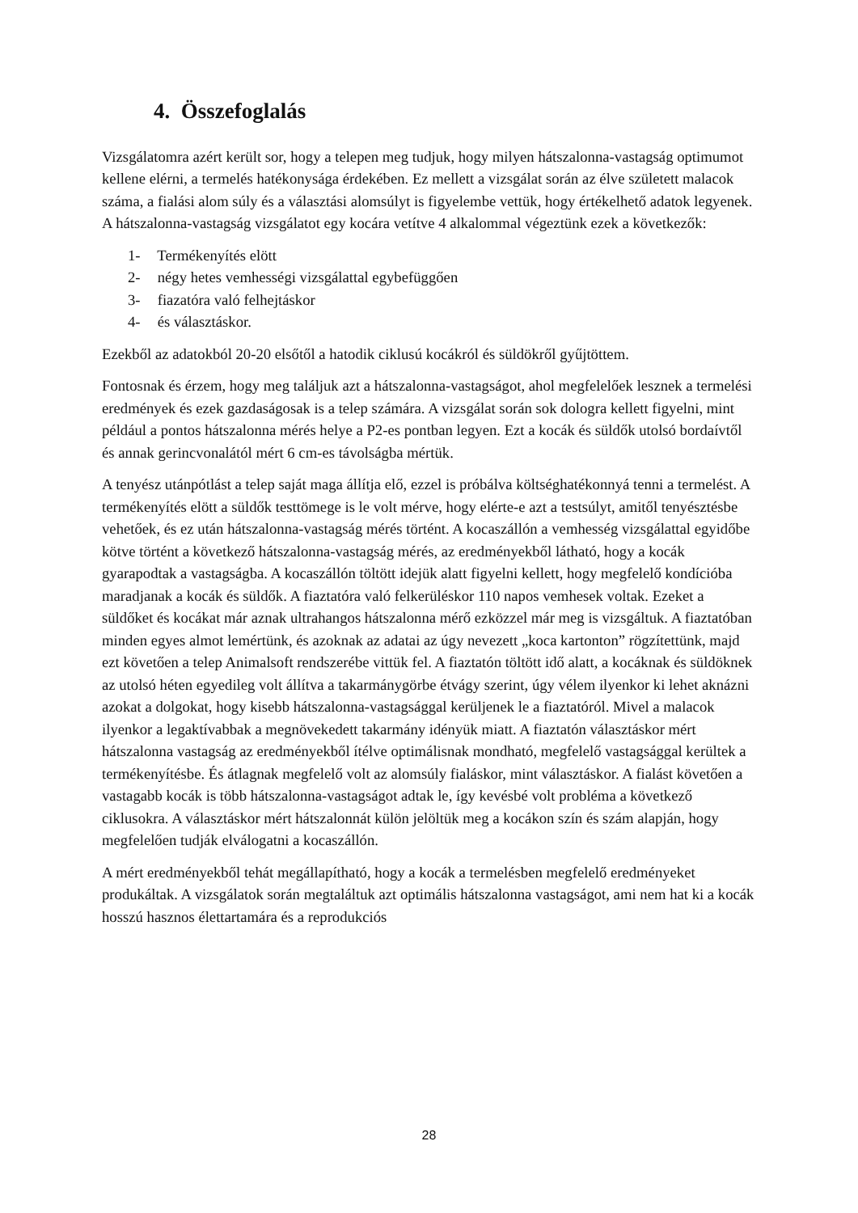4. Összefoglalás
Vizsgálatomra azért került sor, hogy a telepen meg tudjuk, hogy milyen hátszalonna-vastagság optimumot kellene elérni, a termelés hatékonysága érdekében. Ez mellett a vizsgálat során az élve született malacok száma, a fialási alom súly és a választási alomsúlyt is figyelembe vettük, hogy értékelhető adatok legyenek. A hátszalonna-vastagság vizsgálatot egy kocára vetítve 4 alkalommal végeztünk ezek a következők:
1- Termékenyítés elött
2- négy hetes vemhességi vizsgálattal egybefüggően
3- fiazatóra való felhejtáskor
4- és választáskor.
Ezekből az adatokból 20-20 elsőtől a hatodik ciklusú kocákról és süldökről gyűjtöttem.
Fontosnak és érzem, hogy meg találjuk azt a hátszalonna-vastagságot, ahol megfelelőek lesznek a termelési eredmények és ezek gazdaságosak is a telep számára. A vizsgálat során sok dologra kellett figyelni, mint például a pontos hátszalonna mérés helye a P2-es pontban legyen. Ezt a kocák és süldők utolsó bordaívtől és annak gerincvonalától mért 6 cm-es távolságba mértük.
A tenyész utánpótlást a telep saját maga állítja elő, ezzel is próbálva költséghatékonnyá tenni a termelést. A termékenyítés elött a süldők testtömege is le volt mérve, hogy elérte-e azt a testsúlyt, amitől tenyésztésbe vehetőek, és ez után hátszalonna-vastagság mérés történt. A kocaszállón a vemhesség vizsgálattal egyidőbe kötve történt a következő hátszalonna-vastagság mérés, az eredményekből látható, hogy a kocák gyarapodtak a vastagságba. A kocaszállón töltött idejük alatt figyelni kellett, hogy megfelelő kondícióba maradjanak a kocák és süldők. A fiaztatóra való felkerüléskor 110 napos vemhesek voltak. Ezeket a süldőket és kocákat már aznak ultrahangos hátszalonna mérő ezközzel már meg is vizsgáltuk. A fiaztatóban minden egyes almot lemértünk, és azoknak az adatai az úgy nevezett „koca kartonton” rögzítettünk, majd ezt követően a telep Animalsoft rendszerébe vittük fel. A fiaztatón töltött idő alatt, a kocáknak és süldöknek az utolsó héten egyedileg volt állítva a takarmánygörbe étvágy szerint, úgy vélem ilyenkor ki lehet aknázni azokat a dolgokat, hogy kisebb hátszalonna-vastagsággal kerüljenek le a fiaztatóról. Mivel a malacok ilyenkor a legaktívabbak a megnövekedett takarmány idényük miatt. A fiaztatón választáskor mért hátszalonna vastagság az eredményekből ítélve optimálisnak mondható, megfelelő vastagsággal kerültek a termékenyítésbe. És átlagnak megfelelő volt az alomsúly fialáskor, mint választáskor. A fialást követően a vastagabb kocák is több hátszalonna-vastagságot adtak le, így kevésbé volt probléma a következő ciklusokra. A választáskor mért hátszalonnát külön jelöltük meg a kocákon szín és szám alapján, hogy megfelelően tudják elválogatni a kocaszállón.
A mért eredményekből tehát megállapítható, hogy a kocák a termelésben megfelelő eredményeket produkáltak. A vizsgálatok során megtaláltuk azt optimális hátszalonna vastagságot, ami nem hat ki a kocák hosszú hasznos élettartamára és a reprodukciós
28